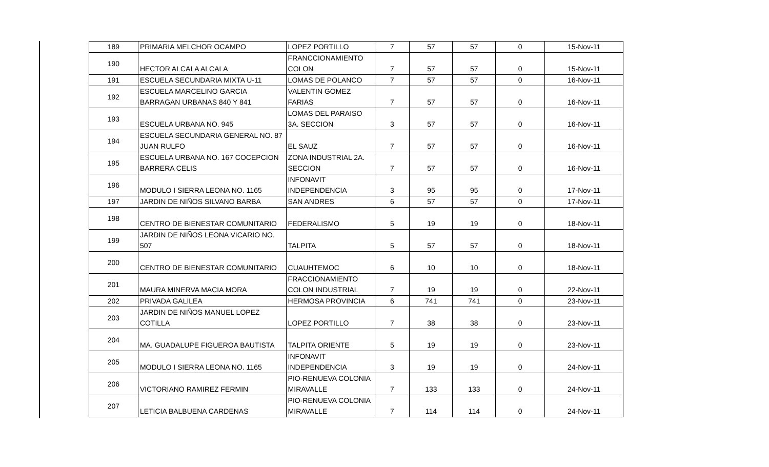| 189 | PRIMARIA MELCHOR OCAMPO | LOPEZ PORTILLO | 7 | 57 | 57 | 0 | 15-Nov-11 |
| 190 | HECTOR ALCALA ALCALA | FRANCCIONAMIENTO COLON | 7 | 57 | 57 | 0 | 15-Nov-11 |
| 191 | ESCUELA SECUNDARIA MIXTA U-11 | LOMAS DE POLANCO | 7 | 57 | 57 | 0 | 16-Nov-11 |
| 192 | ESCUELA MARCELINO GARCIA BARRAGAN URBANAS 840 Y 841 | VALENTIN GOMEZ FARIAS | 7 | 57 | 57 | 0 | 16-Nov-11 |
| 193 | ESCUELA URBANA NO. 945 | LOMAS DEL PARAISO 3A. SECCION | 3 | 57 | 57 | 0 | 16-Nov-11 |
| 194 | ESCUELA SECUNDARIA GENERAL NO. 87 JUAN RULFO | EL SAUZ | 7 | 57 | 57 | 0 | 16-Nov-11 |
| 195 | ESCUELA URBANA NO. 167 COCEPCION BARRERA CELIS | ZONA INDUSTRIAL 2A. SECCION | 7 | 57 | 57 | 0 | 16-Nov-11 |
| 196 | MODULO I SIERRA LEONA NO. 1165 | INFONAVIT INDEPENDENCIA | 3 | 95 | 95 | 0 | 17-Nov-11 |
| 197 | JARDIN DE NIÑOS SILVANO BARBA | SAN ANDRES | 6 | 57 | 57 | 0 | 17-Nov-11 |
| 198 | CENTRO DE BIENESTAR COMUNITARIO | FEDERALISMO | 5 | 19 | 19 | 0 | 18-Nov-11 |
| 199 | JARDIN DE NIÑOS LEONA VICARIO NO. 507 | TALPITA | 5 | 57 | 57 | 0 | 18-Nov-11 |
| 200 | CENTRO DE BIENESTAR COMUNITARIO | CUAUHTEMOC | 6 | 10 | 10 | 0 | 18-Nov-11 |
| 201 | MAURA MINERVA MACIA MORA | FRACCIONAMIENTO COLON INDUSTRIAL | 7 | 19 | 19 | 0 | 22-Nov-11 |
| 202 | PRIVADA GALILEA | HERMOSA PROVINCIA | 6 | 741 | 741 | 0 | 23-Nov-11 |
| 203 | JARDIN DE NIÑOS MANUEL LOPEZ COTILLA | LOPEZ PORTILLO | 7 | 38 | 38 | 0 | 23-Nov-11 |
| 204 | MA. GUADALUPE FIGUEROA BAUTISTA | TALPITA ORIENTE | 5 | 19 | 19 | 0 | 23-Nov-11 |
| 205 | MODULO I SIERRA LEONA NO. 1165 | INFONAVIT INDEPENDENCIA | 3 | 19 | 19 | 0 | 24-Nov-11 |
| 206 | VICTORIANO RAMIREZ FERMIN | PIO-RENUEVA COLONIA MIRAVALLE | 7 | 133 | 133 | 0 | 24-Nov-11 |
| 207 | LETICIA BALBUENA CARDENAS | PIO-RENUEVA COLONIA MIRAVALLE | 7 | 114 | 114 | 0 | 24-Nov-11 |